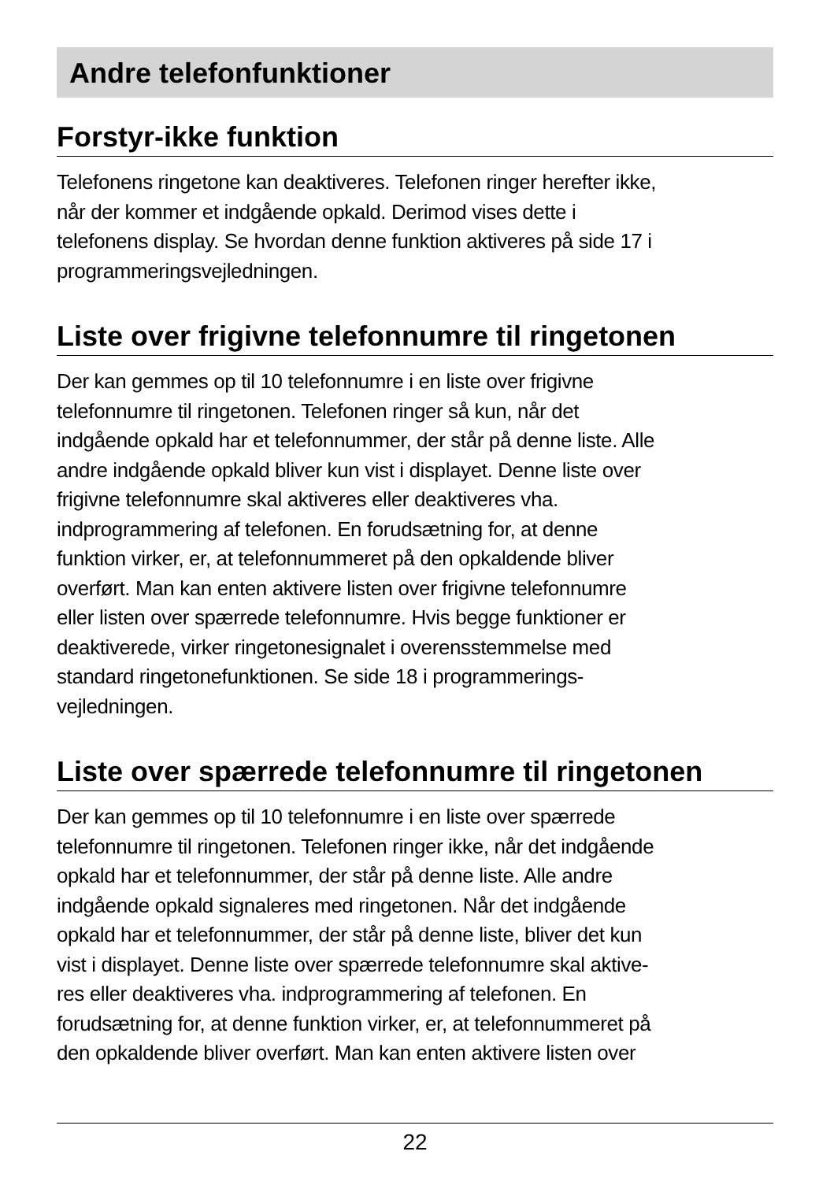Andre telefonfunktioner
Forstyr-ikke funktion
Telefonens ringetone kan deaktiveres. Telefonen ringer herefter ikke,
når der kommer et indgående opkald. Derimod vises dette i
telefonens display. Se hvordan denne funktion aktiveres på side 17 i
programmeringsvejledningen.
Liste over frigivne telefonnumre til ringetonen
Der kan gemmes op til 10 telefonnumre i en liste over frigivne
telefonnumre til ringetonen. Telefonen ringer så kun, når det
indgående opkald har et telefonnummer, der står på denne liste. Alle
andre indgående opkald bliver kun vist i displayet. Denne liste over
frigivne telefonnumre skal aktiveres eller deaktiveres vha.
indprogrammering af telefonen. En forudsætning for, at denne
funktion virker, er, at telefonnummeret på den opkaldende bliver
overført. Man kan enten aktivere listen over frigivne telefonnumre
eller listen over spærrede telefonnumre. Hvis begge funktioner er
deaktiverede, virker ringetonesignalet i overensstemmelse med
standard ringetonefunktionen. Se side 18 i programmerings-
vejledningen.
Liste over spærrede telefonnumre til ringetonen
Der kan gemmes op til 10 telefonnumre i en liste over spærrede
telefonnumre til ringetonen. Telefonen ringer ikke, når det indgående
opkald har et telefonnummer, der står på denne liste. Alle andre
indgående opkald signaleres med ringetonen. Når det indgående
opkald har et telefonnummer, der står på denne liste, bliver det kun
vist i displayet. Denne liste over spærrede telefonnumre skal aktive-
res eller deaktiveres vha. indprogrammering af telefonen. En
forudsætning for, at denne funktion virker, er, at telefonnummeret på
den opkaldende bliver overført. Man kan enten aktivere listen over
22